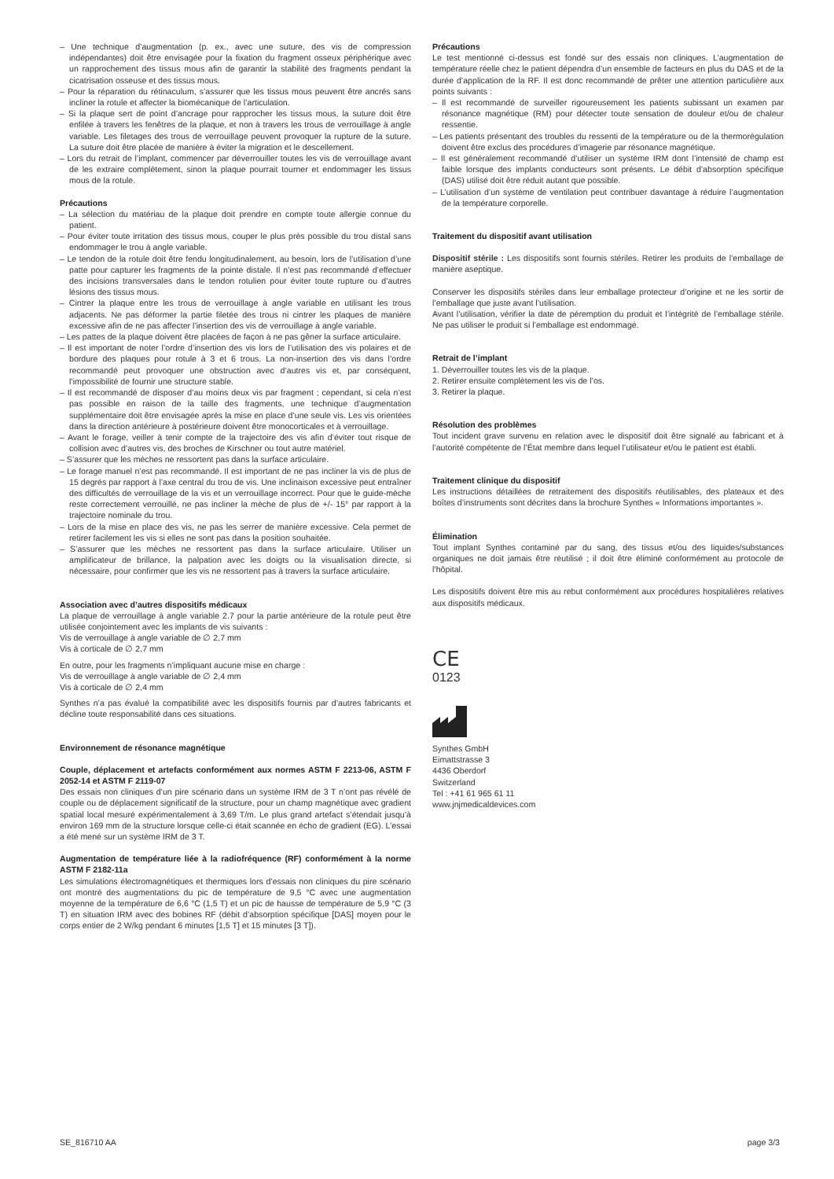– Une technique d’augmentation (p. ex., avec une suture, des vis de compression indépendantes) doit être envisagée pour la fixation du fragment osseux périphérique avec un rapprochement des tissus mous afin de garantir la stabilité des fragments pendant la cicatrisation osseuse et des tissus mous.
– Pour la réparation du rétinaculum, s’assurer que les tissus mous peuvent être ancrés sans incliner la rotule et affecter la biomécanique de l’articulation.
– Si la plaque sert de point d’ancrage pour rapprocher les tissus mous, la suture doit être enfilée à travers les fenêtres de la plaque, et non à travers les trous de verrouillage à angle variable. Les filetages des trous de verrouillage peuvent provoquer la rupture de la suture. La suture doit être placée de manière à éviter la migration et le descellement.
– Lors du retrait de l’implant, commencer par déverrouiller toutes les vis de verrouillage avant de les extraire complètement, sinon la plaque pourrait tourner et endommager les tissus mous de la rotule.
Précautions
– La sélection du matériau de la plaque doit prendre en compte toute allergie connue du patient.
– Pour éviter toute irritation des tissus mous, couper le plus près possible du trou distal sans endommager le trou à angle variable.
– Le tendon de la rotule doit être fendu longitudinalement, au besoin, lors de l’utilisation d’une patte pour capturer les fragments de la pointe distale. Il n’est pas recommandé d’effectuer des incisions transversales dans le tendon rotulien pour éviter toute rupture ou d’autres lésions des tissus mous.
– Cintrer la plaque entre les trous de verrouillage à angle variable en utilisant les trous adjacents. Ne pas déformer la partie filetée des trous ni cintrer les plaques de manière excessive afin de ne pas affecter l’insertion des vis de verrouillage à angle variable.
– Les pattes de la plaque doivent être placées de façon à ne pas gêner la surface articulaire.
– Il est important de noter l’ordre d’insertion des vis lors de l’utilisation des vis polaires et de bordure des plaques pour rotule à 3 et 6 trous. La non-insertion des vis dans l’ordre recommandé peut provoquer une obstruction avec d’autres vis et, par conséquent, l’impossibilité de fournir une structure stable.
– Il est recommandé de disposer d’au moins deux vis par fragment ; cependant, si cela n’est pas possible en raison de la taille des fragments, une technique d’augmentation supplémentaire doit être envisagée après la mise en place d’une seule vis. Les vis orientées dans la direction antérieure à postérieure doivent être monocorticales et à verrouillage.
– Avant le forage, veiller à tenir compte de la trajectoire des vis afin d’éviter tout risque de collision avec d’autres vis, des broches de Kirschner ou tout autre matériel.
– S’assurer que les mèches ne ressortent pas dans la surface articulaire.
– Le forage manuel n’est pas recommandé. Il est important de ne pas incliner la vis de plus de 15 degrés par rapport à l’axe central du trou de vis. Une inclinaison excessive peut entraîner des difficultés de verrouillage de la vis et un verrouillage incorrect. Pour que le guide-mèche reste correctement verrouillé, ne pas incliner la mèche de plus de +/- 15° par rapport à la trajectoire nominale du trou.
– Lors de la mise en place des vis, ne pas les serrer de manière excessive. Cela permet de retirer facilement les vis si elles ne sont pas dans la position souhaitée.
– S’assurer que les mèches ne ressortent pas dans la surface articulaire. Utiliser un amplificateur de brillance, la palpation avec les doigts ou la visualisation directe, si nécessaire, pour confirmer que les vis ne ressortent pas à travers la surface articulaire.
Association avec d’autres dispositifs médicaux
La plaque de verrouillage à angle variable 2.7 pour la partie antérieure de la rotule peut être utilisée conjointement avec les implants de vis suivants :
Vis de verrouillage à angle variable de ∅ 2,7 mm
Vis à corticale de ∅ 2,7 mm
En outre, pour les fragments n’impliquant aucune mise en charge :
Vis de verrouillage à angle variable de ∅ 2,4 mm
Vis à corticale de ∅ 2,4 mm
Synthes n’a pas évalué la compatibilité avec les dispositifs fournis par d’autres fabricants et décline toute responsabilité dans ces situations.
Environnement de résonance magnétique
Couple, déplacement et artefacts conformément aux normes ASTM F 2213-06, ASTM F 2052-14 et ASTM F 2119-07
Des essais non cliniques d’un pire scénario dans un système IRM de 3 T n’ont pas révélé de couple ou de déplacement significatif de la structure, pour un champ magnétique avec gradient spatial local mesuré expérimentalement à 3,69 T/m. Le plus grand artefact s’étendait jusqu’à environ 169 mm de la structure lorsque celle-ci était scannée en écho de gradient (EG). L’essai a été mené sur un système IRM de 3 T.
Augmentation de température liée à la radiofréquence (RF) conformément à la norme ASTM F 2182-11a
Les simulations électromagnétiques et thermiques lors d’essais non cliniques du pire scénario ont montré des augmentations du pic de température de 9,5 °C avec une augmentation moyenne de la température de 6,6 °C (1,5 T) et un pic de hausse de température de 5,9 °C (3 T) en situation IRM avec des bobines RF (débit d’absorption spécifique [DAS] moyen pour le corps entier de 2 W/kg pendant 6 minutes [1,5 T] et 15 minutes [3 T]).
Précautions
Le test mentionné ci-dessus est fondé sur des essais non cliniques. L’augmentation de température réelle chez le patient dépendra d’un ensemble de facteurs en plus du DAS et de la durée d’application de la RF. Il est donc recommandé de prêter une attention particulière aux points suivants :
– Il est recommandé de surveiller rigoureusement les patients subissant un examen par résonance magnétique (RM) pour détecter toute sensation de douleur et/ou de chaleur ressentie.
– Les patients présentant des troubles du ressenti de la température ou de la thermorégulation doivent être exclus des procédures d’imagerie par résonance magnétique.
– Il est généralement recommandé d’utiliser un système IRM dont l’intensité de champ est faible lorsque des implants conducteurs sont présents. Le débit d’absorption spécifique (DAS) utilisé doit être réduit autant que possible.
– L’utilisation d’un système de ventilation peut contribuer davantage à réduire l’augmentation de la température corporelle.
Traitement du dispositif avant utilisation
Dispositif stérile : Les dispositifs sont fournis stériles. Retirer les produits de l’emballage de manière aseptique.
Conserver les dispositifs stériles dans leur emballage protecteur d’origine et ne les sortir de l’emballage que juste avant l’utilisation.
Avant l’utilisation, vérifier la date de péremption du produit et l’intégrité de l’emballage stérile. Ne pas utiliser le produit si l’emballage est endommagé.
Retrait de l’implant
1. Déverrouiller toutes les vis de la plaque.
2. Retirer ensuite complètement les vis de l’os.
3. Retirer la plaque.
Résolution des problèmes
Tout incident grave survenu en relation avec le dispositif doit être signalé au fabricant et à l’autorité compétente de l’État membre dans lequel l’utilisateur et/ou le patient est établi.
Traitement clinique du dispositif
Les instructions détaillées de retraitement des dispositifs réutilisables, des plateaux et des boîtes d’instruments sont décrites dans la brochure Synthes « Informations importantes ».
Élimination
Tout implant Synthes contaminé par du sang, des tissus et/ou des liquides/substances organiques ne doit jamais être réutilisé ; il doit être éliminé conformément au protocole de l’hôpital.
Les dispositifs doivent être mis au rebut conformément aux procédures hospitalières relatives aux dispositifs médicaux.
CE
0123
Synthes GmbH
Eimattstrasse 3
4436 Oberdorf
Switzerland
Tel : +41 61 965 61 11
www.jnjmedicaldevices.com
SE_816710 AA page 3/3